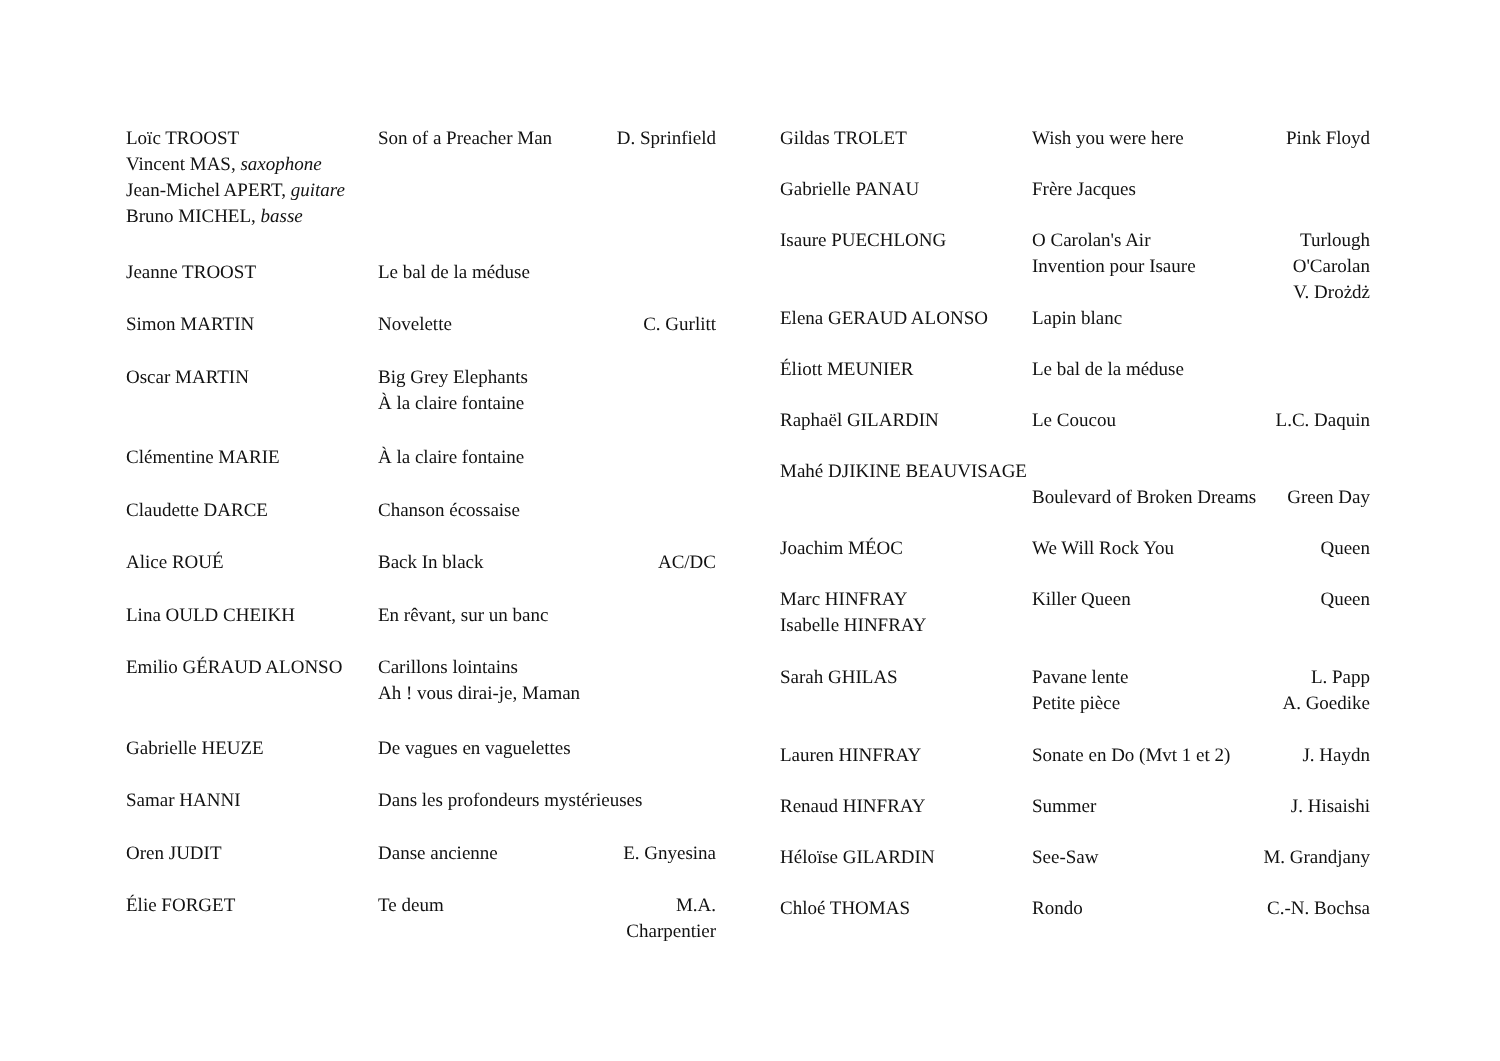| Loïc TROOST Vincent MAS, saxophone Jean-Michel APERT, guitare Bruno MICHEL, basse | Son of a Preacher Man | D. Sprinfield |
| Jeanne TROOST | Le bal de la méduse | |
| Simon MARTIN | Novelette | C. Gurlitt |
| Oscar MARTIN | Big Grey Elephants À la claire fontaine | |
| Clémentine MARIE | À la claire fontaine | |
| Claudette DARCE | Chanson écossaise | |
| Alice ROUÉ | Back In black | AC/DC |
| Lina OULD CHEIKH | En rêvant, sur un banc | |
| Emilio GÉRAUD ALONSO | Carillons lointains Ah ! vous dirai-je, Maman | |
| Gabrielle HEUZE | De vagues en vaguelettes | |
| Samar HANNI | Dans les profondeurs mystérieuses | |
| Oren JUDIT | Danse ancienne | E. Gnyesina |
| Élie FORGET | Te deum | M.A. Charpentier |
| Gildas TROLET | Wish you were here | Pink Floyd |
| Gabrielle PANAU | Frère Jacques | |
| Isaure PUECHLONG | O Carolan's Air Invention pour Isaure | Turlough O'Carolan V. Drożdż |
| Elena GERAUD ALONSO | Lapin blanc | |
| Éliott MEUNIER | Le bal de la méduse | |
| Raphaël GILARDIN | Le Coucou | L.C. Daquin |
| Mahé DJIKINE BEAUVISAGE | | |
| | Boulevard of Broken Dreams | Green Day |
| Joachim MÉOC | We Will Rock You | Queen |
| Marc HINFRAY Isabelle HINFRAY | Killer Queen | Queen |
| Sarah GHILAS | Pavane lente Petite pièce | L. Papp A. Goedike |
| Lauren HINFRAY | Sonate en Do (Mvt 1 et 2) | J. Haydn |
| Renaud HINFRAY | Summer | J. Hisaishi |
| Héloïse GILARDIN | See-Saw | M. Grandjany |
| Chloé THOMAS | Rondo | C.-N. Bochsa |